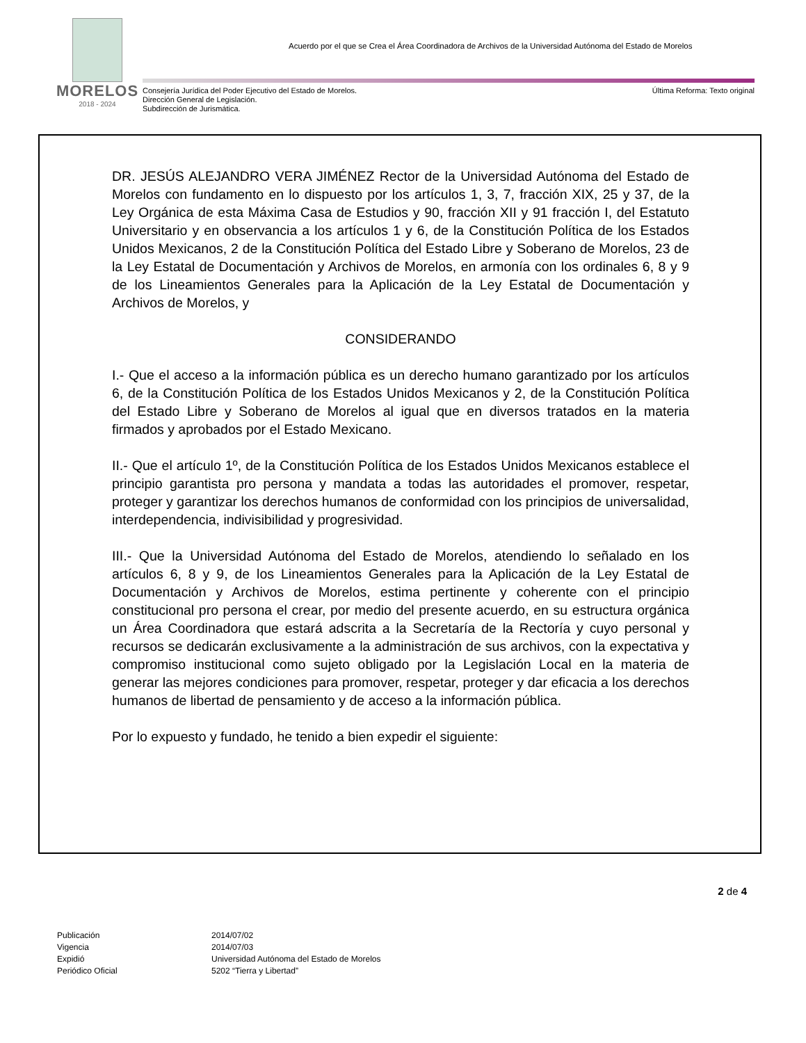MORELOS
2018 - 2024
Acuerdo por el que se Crea el Área Coordinadora de Archivos de la Universidad Autónoma del Estado de Morelos
Consejería Jurídica del Poder Ejecutivo del Estado de Morelos.
Dirección General de Legislación.
Subdirección de Jurismática.
Última Reforma: Texto original
DR. JESÚS ALEJANDRO VERA JIMÉNEZ Rector de la Universidad Autónoma del Estado de Morelos con fundamento en lo dispuesto por los artículos 1, 3, 7, fracción XIX, 25 y 37, de la Ley Orgánica de esta Máxima Casa de Estudios y 90, fracción XII y 91 fracción I, del Estatuto Universitario y en observancia a los artículos 1 y 6, de la Constitución Política de los Estados Unidos Mexicanos, 2 de la Constitución Política del Estado Libre y Soberano de Morelos, 23 de la Ley Estatal de Documentación y Archivos de Morelos, en armonía con los ordinales 6, 8 y 9 de los Lineamientos Generales para la Aplicación de la Ley Estatal de Documentación y Archivos de Morelos, y
CONSIDERANDO
I.- Que el acceso a la información pública es un derecho humano garantizado por los artículos 6, de la Constitución Política de los Estados Unidos Mexicanos y 2, de la Constitución Política del Estado Libre y Soberano de Morelos al igual que en diversos tratados en la materia firmados y aprobados por el Estado Mexicano.
II.- Que el artículo 1º, de la Constitución Política de los Estados Unidos Mexicanos establece el principio garantista pro persona y mandata a todas las autoridades el promover, respetar, proteger y garantizar los derechos humanos de conformidad con los principios de universalidad, interdependencia, indivisibilidad y progresividad.
III.- Que la Universidad Autónoma del Estado de Morelos, atendiendo lo señalado en los artículos 6, 8 y 9, de los Lineamientos Generales para la Aplicación de la Ley Estatal de Documentación y Archivos de Morelos, estima pertinente y coherente con el principio constitucional pro persona el crear, por medio del presente acuerdo, en su estructura orgánica un Área Coordinadora que estará adscrita a la Secretaría de la Rectoría y cuyo personal y recursos se dedicarán exclusivamente a la administración de sus archivos, con la expectativa y compromiso institucional como sujeto obligado por la Legislación Local en la materia de generar las mejores condiciones para promover, respetar, proteger y dar eficacia a los derechos humanos de libertad de pensamiento y de acceso a la información pública.
Por lo expuesto y fundado, he tenido a bien expedir el siguiente:
2 de 4
| Publicación | 2014/07/02 |
| Vigencia | 2014/07/03 |
| Expidió | Universidad Autónoma del Estado de Morelos |
| Periódico Oficial | 5202 “Tierra y Libertad” |